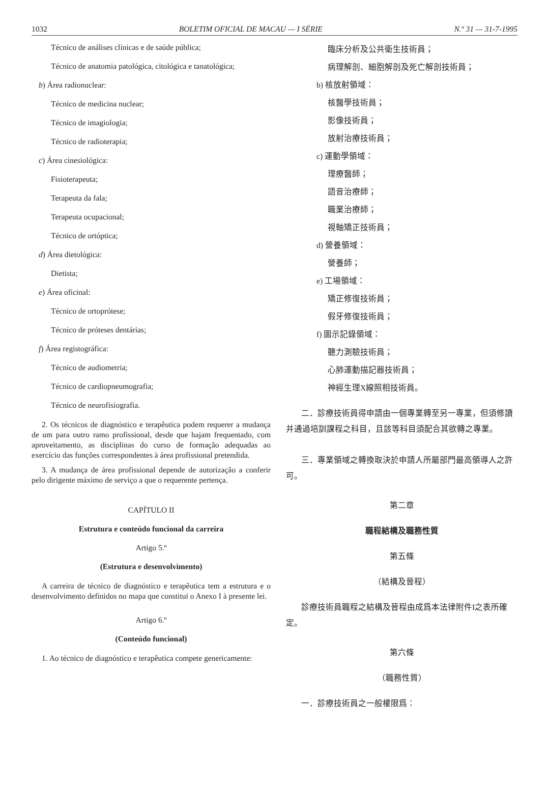1032 BOLETIM OFICIAL DE MACAU — I SÉRIE N.º 31 — 31-7-1995
Técnico de análises clínicas e de saúde pública;
Técnico de anatomia patológica, citológica e tanatológica;
b) Área radionuclear:
Técnico de medicina nuclear;
Técnico de imagiologia;
Técnico de radioterapia;
c) Área cinesiológica:
Fisioterapeuta;
Terapeuta da fala;
Terapeuta ocupacional;
Técnico de ortóptica;
d) Área dietológica:
Dietista;
e) Área oficinal:
Técnico de ortoprótese;
Técnico de próteses dentárias;
f) Área registográfica:
Técnico de audiometria;
Técnico de cardiopneumografia;
Técnico de neurofisiografia.
2. Os técnicos de diagnóstico e terapêutica podem requerer a mudança de um para outro ramo profissional, desde que hajam frequentado, com aproveitamento, as disciplinas do curso de formação adequadas ao exercício das funções correspondentes à área profissional pretendida.
3. A mudança de área profissional depende de autorização a conferir pelo dirigente máximo de serviço a que o requerente pertença.
CAPÍTULO II
Estrutura e conteúdo funcional da carreira
Artigo 5.º
(Estrutura e desenvolvimento)
A carreira de técnico de diagnóstico e terapêutica tem a estrutura e o desenvolvimento definidos no mapa que constitui o Anexo I à presente lei.
Artigo 6.º
(Conteúdo funcional)
1. Ao técnico de diagnóstico e terapêutica compete genericamente:
臨床分析及公共衛生技術員；
病理解剖、細胞解剖及死亡解剖技術員；
b) 核放射領域：
核醫學技術員；
影像技術員；
放射治療技術員；
c) 運動學領域：
理療醫師；
語音治療師；
職業治療師；
視軸矯正技術員；
d) 營養領域：
營養師；
e) 工場領域：
矯正修復技術員；
假牙修復技術員；
f) 圖示記錄領域：
聽力測驗技術員；
心肺運動描記器技術員；
神經生理X線照相技術員。
二．診療技術員得申請由一個專業轉至另一專業，但須修讀并通過培訓課程之科目，且該等科目須配合其欲轉之專業。
三．專業領域之轉換取決於申請人所屬部門最高領導人之許可。
第二章
職程結構及職務性質
第五條
（結構及晉程）
診療技術員職程之結構及晉程由成爲本法律附件I之表所確定。
第六條
（職務性質）
一．診療技術員之一般權限爲：